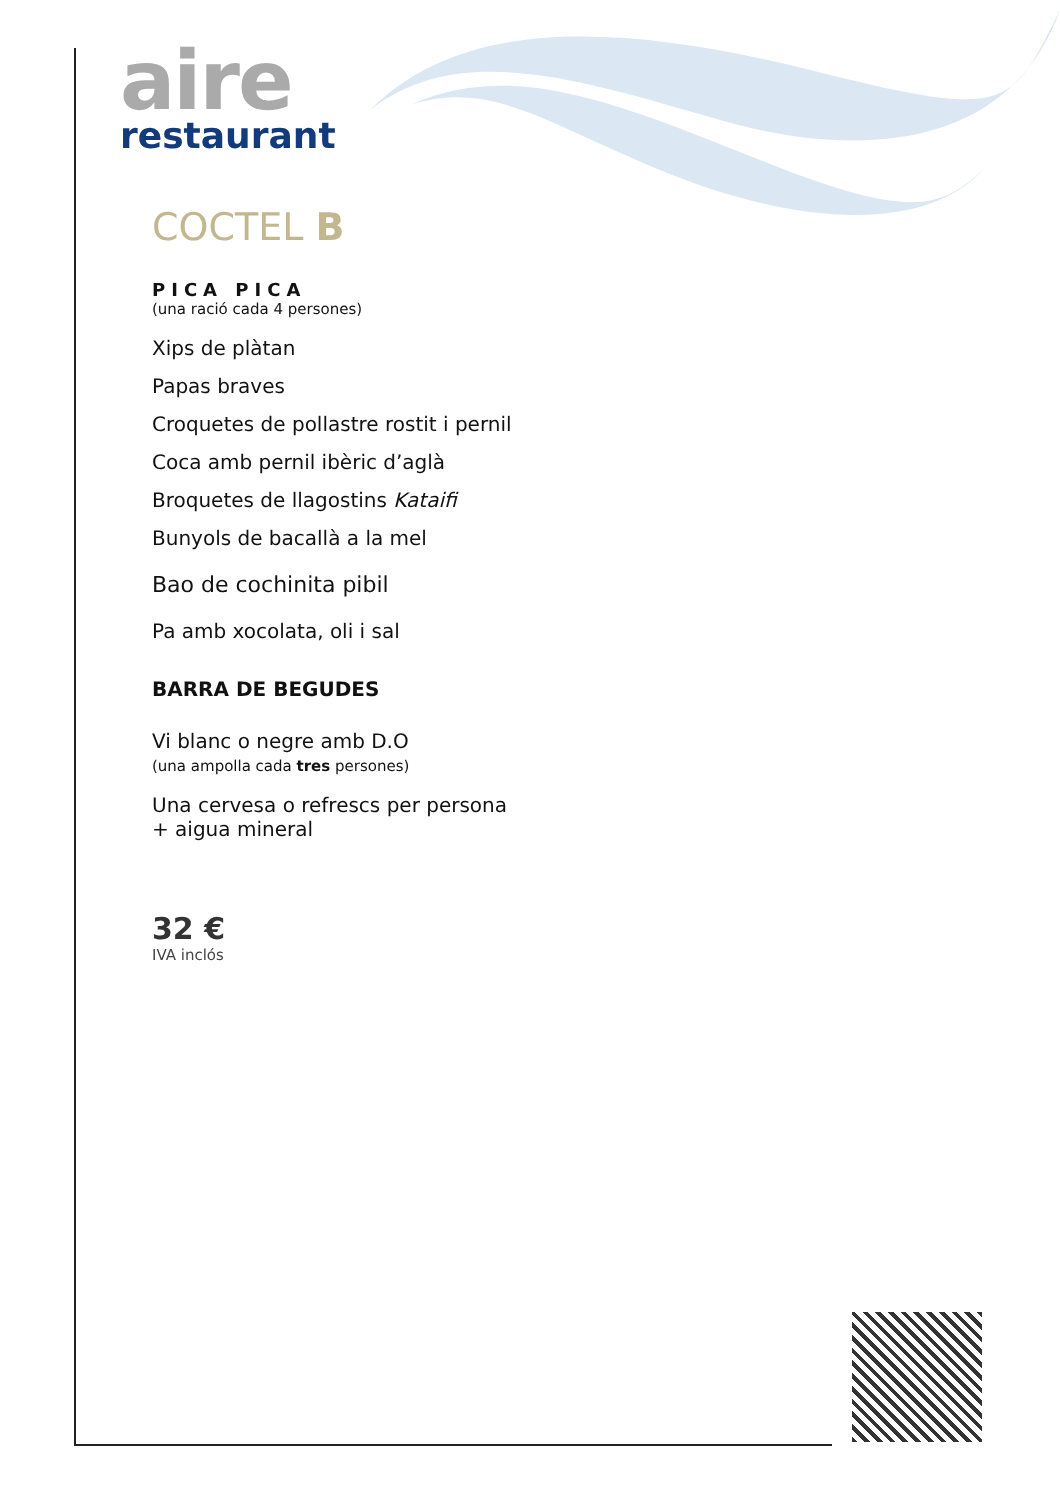aire
restaurant
COCTEL B
PICA PICA
(una ració cada 4 persones)
Xips de plàtan
Papas braves
Croquetes de pollastre rostit i pernil
Coca amb pernil ibèric d’aglà
Broquetes de llagostins Kataifi
Bunyols de bacallà a la mel
Bao de cochinita pibil
Pa amb xocolata, oli i sal
BARRA DE BEGUDES
Vi blanc o negre amb D.O
(una ampolla cada tres persones)
Una cervesa o refrescs per persona
+ aigua mineral
32 €
IVA inclós